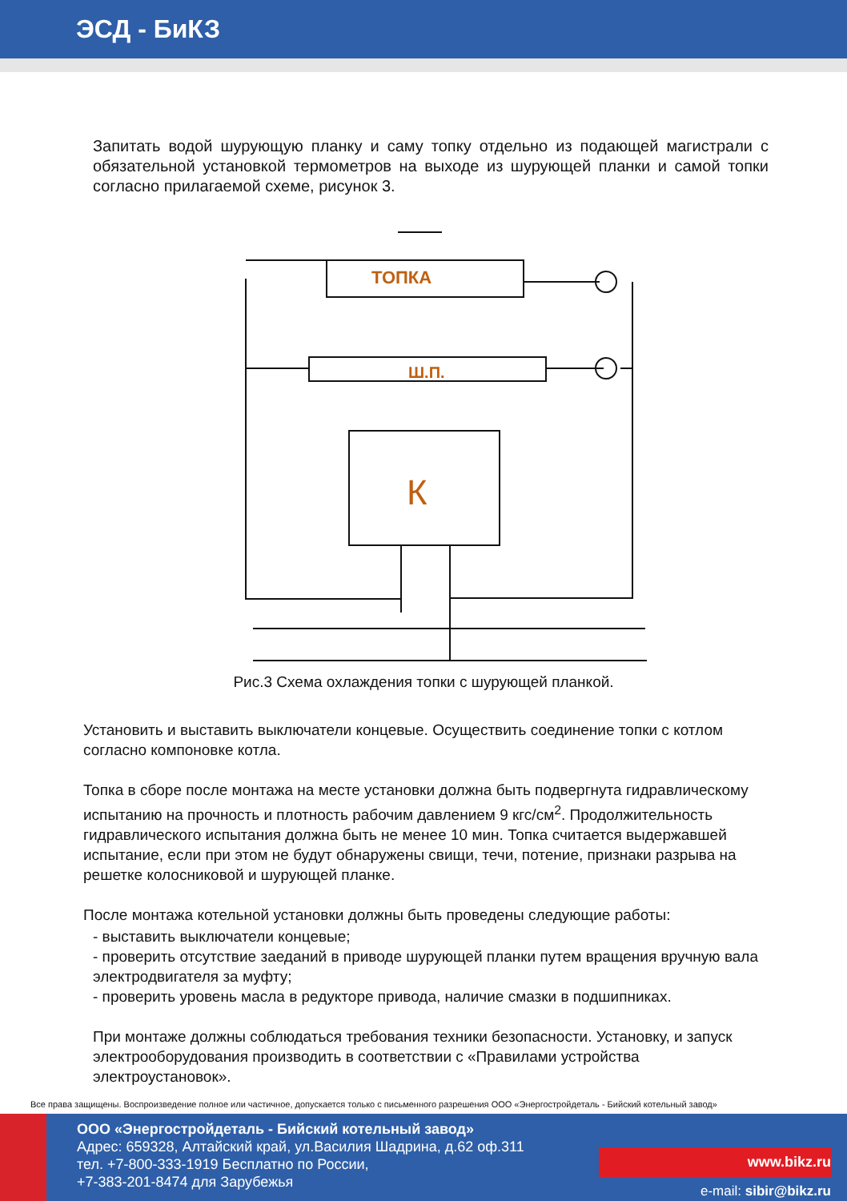ЭСД - БиКЗ
Запитать водой шурующую планку и саму топку отдельно из подающей магистрали с обязательной установкой термометров на выходе из шурующей планки и самой топки согласно прилагаемой схеме, рисунок 3.
ТОПКА
Ш.П.
К
Рис.3 Схема охлаждения топки с шурующей планкой.
Установить и выставить выключатели концевые. Осуществить соединение топки с котлом согласно компоновке котла.
Топка в сборе после монтажа на месте установки должна быть подвергнута гидравлическому испытанию на прочность и плотность рабочим давлением 9 кгс/см<sup>2</sup>. Продолжительность гидравлического испытания должна быть не менее 10 мин. Топка считается выдержавшей испытание, если при этом не будут обнаружены свищи, течи, потение, признаки разрыва на решетке колосниковой и шурующей планке.
После монтажа котельной установки должны быть проведены следующие работы:
- выставить выключатели концевые;
- проверить отсутствие заеданий в приводе шурующей планки путем вращения вручную вала электродвигателя за муфту;
- проверить уровень масла в редукторе привода, наличие смазки в подшипниках.
При монтаже должны соблюдаться требования техники безопасности. Установку, и запуск электрооборудования производить в соответствии с «Правилами устройства электроустановок».
Все права защищены. Воспроизведение полное или частичное, допускается только с письменного разрешения ООО «Энергостройдеталь - Бийский котельный завод»
ООО «Энергостройдеталь - Бийский котельный завод»
Адрес: 659328, Алтайский край, ул.Василия Шадрина, д.62 оф.311
тел. +7-800-333-1919 Бесплатно по России,
+7-383-201-8474 для Зарубежья
www.bikz.ru
e-mail: sibir@bikz.ru